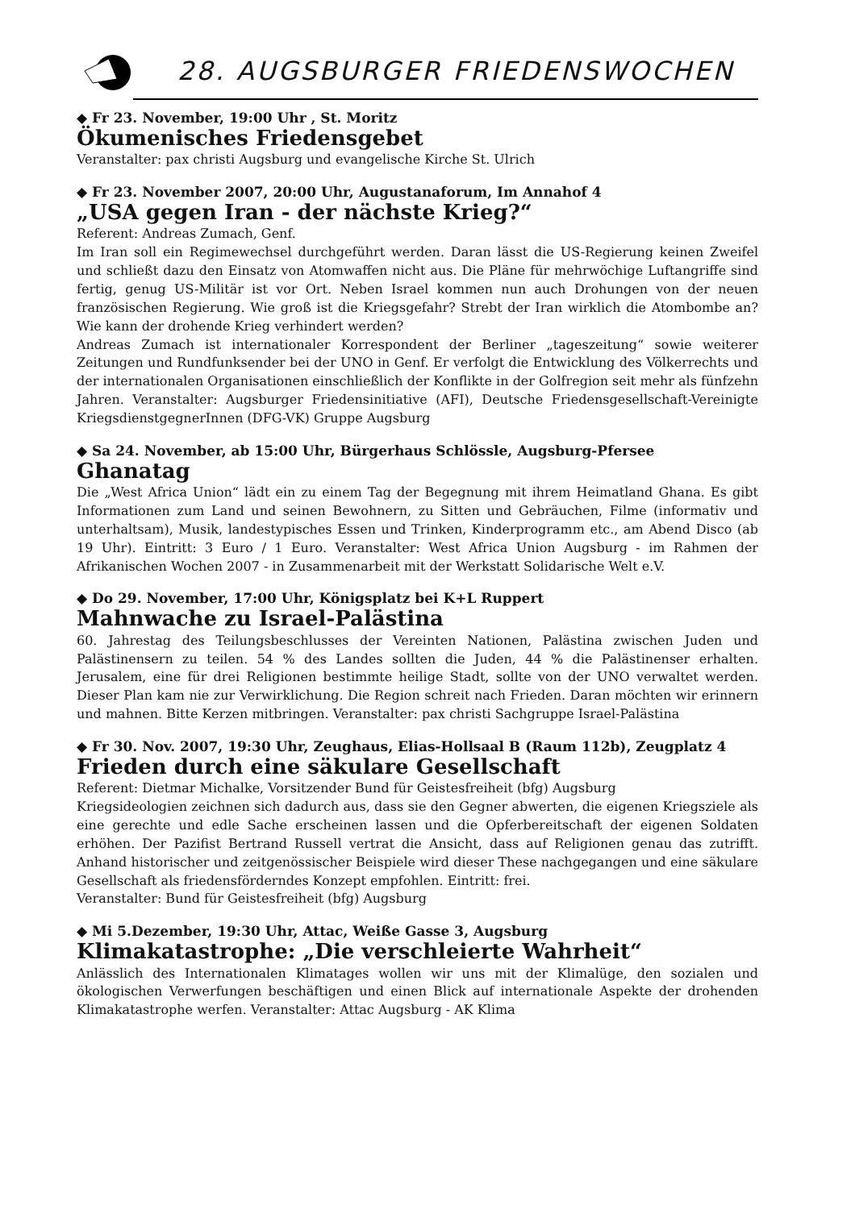28. AUGSBURGER FRIEDENSWOCHEN
◆ Fr 23. November, 19:00 Uhr , St. Moritz
Ökumenisches Friedensgebet
Veranstalter: pax christi Augsburg und evangelische Kirche St. Ulrich
◆ Fr 23. November 2007, 20:00 Uhr, Augustanaforum, Im Annahof 4
„USA gegen Iran - der nächste Krieg?“
Referent: Andreas Zumach, Genf.
Im Iran soll ein Regimewechsel durchgeführt werden. Daran lässt die US-Regierung keinen Zweifel und schließt dazu den Einsatz von Atomwaffen nicht aus. Die Pläne für mehrwöchige Luftangriffe sind fertig, genug US-Militär ist vor Ort. Neben Israel kommen nun auch Drohungen von der neuen französischen Regierung. Wie groß ist die Kriegsgefahr? Strebt der Iran wirklich die Atombombe an? Wie kann der drohende Krieg verhindert werden?
Andreas Zumach ist internationaler Korrespondent der Berliner „tageszeitung“ sowie weiterer Zeitungen und Rundfunksender bei der UNO in Genf. Er verfolgt die Entwicklung des Völkerrechts und der internationalen Organisationen einschließlich der Konflikte in der Golfregion seit mehr als fünfzehn Jahren. Veranstalter: Augsburger Friedensinitiative (AFI), Deutsche Friedensgesellschaft-Vereinigte KriegsdienstgegnerInnen (DFG-VK) Gruppe Augsburg
◆ Sa 24. November, ab 15:00 Uhr, Bürgerhaus Schlössle, Augsburg-Pfersee
Ghanatag
Die „West Africa Union“ lädt ein zu einem Tag der Begegnung mit ihrem Heimatland Ghana. Es gibt Informationen zum Land und seinen Bewohnern, zu Sitten und Gebräuchen, Filme (informativ und unterhaltsam), Musik, landestypisches Essen und Trinken, Kinderprogramm etc., am Abend Disco (ab 19 Uhr). Eintritt: 3 Euro / 1 Euro. Veranstalter: West Africa Union Augsburg - im Rahmen der Afrikanischen Wochen 2007 - in Zusammenarbeit mit der Werkstatt Solidarische Welt e.V.
◆ Do 29. November, 17:00 Uhr, Königsplatz bei K+L Ruppert
Mahnwache zu Israel-Palästina
60. Jahrestag des Teilungsbeschlusses der Vereinten Nationen, Palästina zwischen Juden und Palästinensern zu teilen. 54 % des Landes sollten die Juden, 44 % die Palästinenser erhalten. Jerusalem, eine für drei Religionen bestimmte heilige Stadt, sollte von der UNO verwaltet werden. Dieser Plan kam nie zur Verwirklichung. Die Region schreit nach Frieden. Daran möchten wir erinnern und mahnen. Bitte Kerzen mitbringen. Veranstalter: pax christi Sachgruppe Israel-Palästina
◆ Fr 30. Nov. 2007, 19:30 Uhr, Zeughaus, Elias-Hollsaal B (Raum 112b), Zeugplatz 4
Frieden durch eine säkulare Gesellschaft
Referent: Dietmar Michalke, Vorsitzender Bund für Geistesfreiheit (bfg) Augsburg
Kriegsideologien zeichnen sich dadurch aus, dass sie den Gegner abwerten, die eigenen Kriegsziele als eine gerechte und edle Sache erscheinen lassen und die Opferbereitschaft der eigenen Soldaten erhöhen. Der Pazifist Bertrand Russell vertrat die Ansicht, dass auf Religionen genau das zutrifft. Anhand historischer und zeitgenössischer Beispiele wird dieser These nachgegangen und eine säkulare Gesellschaft als friedensförderndes Konzept empfohlen. Eintritt: frei.
Veranstalter: Bund für Geistesfreiheit (bfg) Augsburg
◆ Mi 5.Dezember, 19:30 Uhr, Attac, Weiße Gasse 3, Augsburg
Klimakatastrophe: „Die verschleierte Wahrheit“
Anlässlich des Internationalen Klimatages wollen wir uns mit der Klimalüge, den sozialen und ökologischen Verwerfungen beschäftigen und einen Blick auf internationale Aspekte der drohenden Klimakatastrophe werfen. Veranstalter: Attac Augsburg - AK Klima